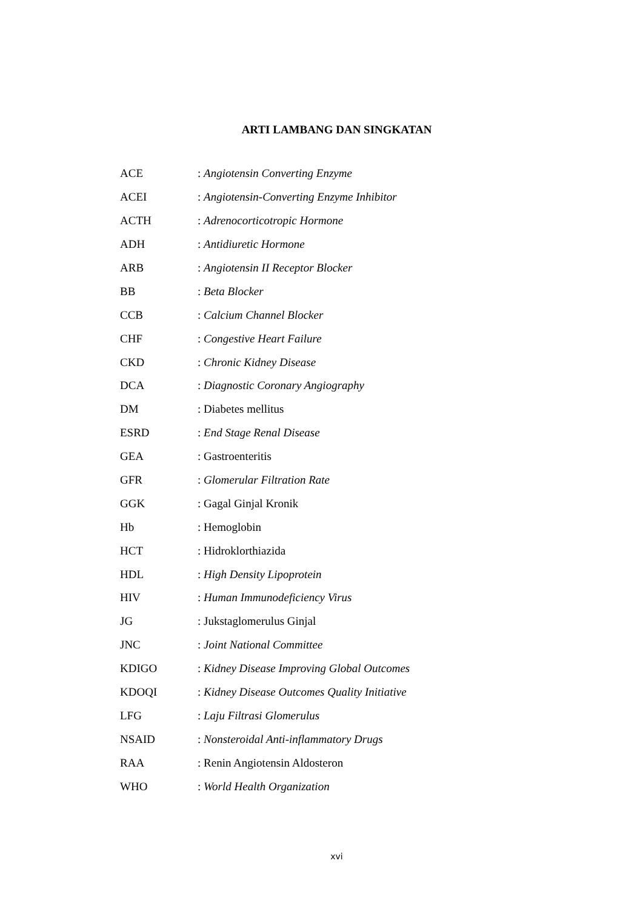ARTI LAMBANG DAN SINGKATAN
| ACE | : Angiotensin Converting Enzyme |
| ACEI | : Angiotensin-Converting Enzyme Inhibitor |
| ACTH | : Adrenocorticotropic Hormone |
| ADH | : Antidiuretic Hormone |
| ARB | : Angiotensin II Receptor Blocker |
| BB | : Beta Blocker |
| CCB | : Calcium Channel Blocker |
| CHF | : Congestive Heart Failure |
| CKD | : Chronic Kidney Disease |
| DCA | : Diagnostic Coronary Angiography |
| DM | : Diabetes mellitus |
| ESRD | : End Stage Renal Disease |
| GEA | : Gastroenteritis |
| GFR | : Glomerular Filtration Rate |
| GGK | : Gagal Ginjal Kronik |
| Hb | : Hemoglobin |
| HCT | : Hidroklorthiazida |
| HDL | : High Density Lipoprotein |
| HIV | : Human Immunodeficiency Virus |
| JG | : Jukstaglomerulus Ginjal |
| JNC | : Joint National Committee |
| KDIGO | : Kidney Disease Improving Global Outcomes |
| KDOQI | : Kidney Disease Outcomes Quality Initiative |
| LFG | : Laju Filtrasi Glomerulus |
| NSAID | : Nonsteroidal Anti-inflammatory Drugs |
| RAA | : Renin Angiotensin Aldosteron |
| WHO | : World Health Organization |
xvi